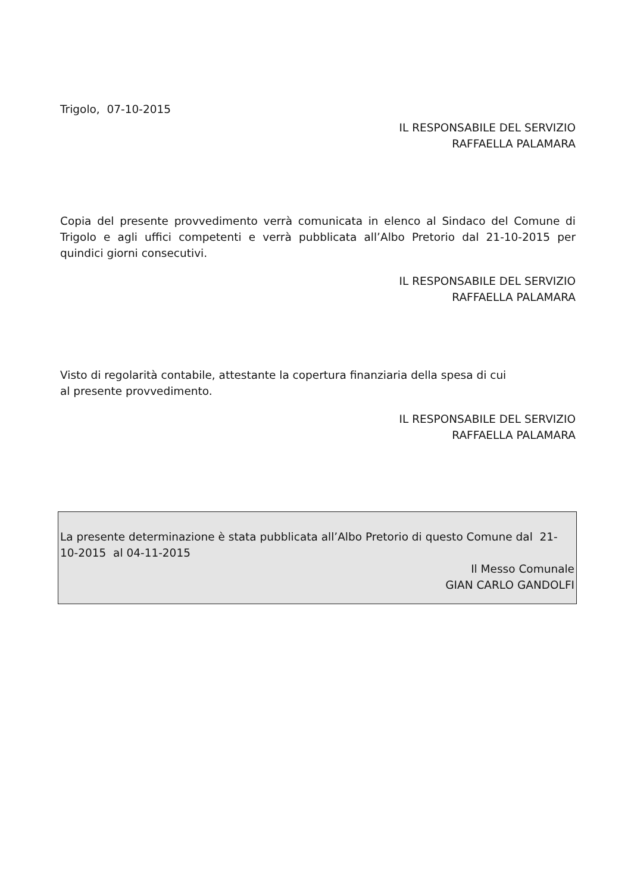Trigolo, 07-10-2015
IL RESPONSABILE DEL SERVIZIO
RAFFAELLA PALAMARA
Copia del presente provvedimento verrà comunicata in elenco al Sindaco del Comune di Trigolo e agli uffici competenti e verrà pubblicata all’Albo Pretorio dal 21-10-2015 per quindici giorni consecutivi.
IL RESPONSABILE DEL SERVIZIO
RAFFAELLA PALAMARA
Visto di regolarità contabile, attestante la copertura finanziaria della spesa di cui
al presente provvedimento.
IL RESPONSABILE DEL SERVIZIO
RAFFAELLA PALAMARA
La presente determinazione è stata pubblicata all’Albo Pretorio di questo Comune dal 21-10-2015 al 04-11-2015
Il Messo Comunale
GIAN CARLO GANDOLFI